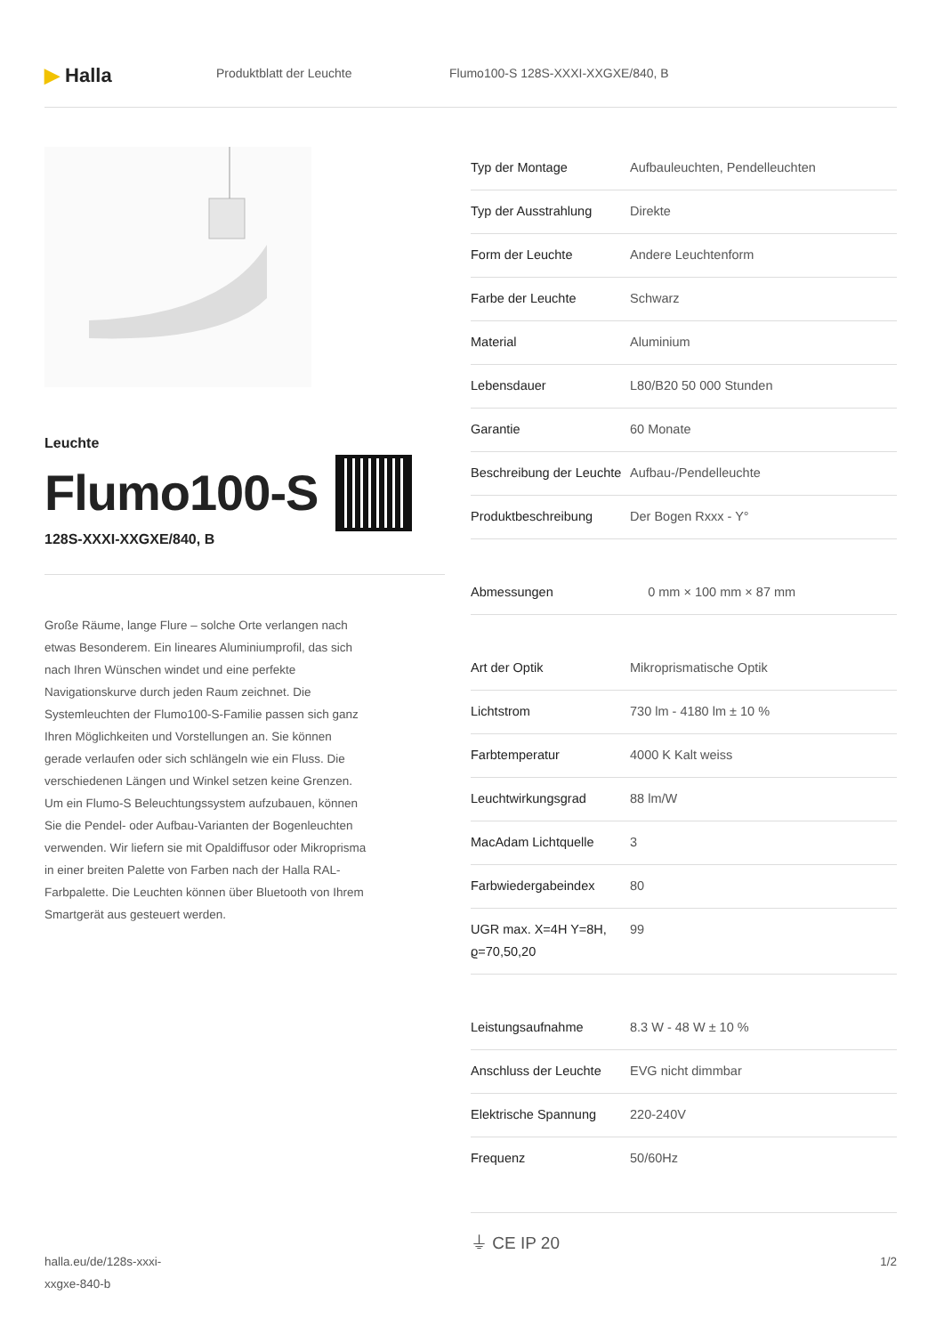▶ Halla
Produktblatt der Leuchte Flumo100-S 128S-XXXI-XXGXE/840, B
Leuchte
Flumo100-S
128S-XXXI-XXGXE/840, B
Große Räume, lange Flure – solche Orte verlangen nach etwas Besonderem. Ein lineares Aluminiumprofil, das sich nach Ihren Wünschen windet und eine perfekte Navigationskurve durch jeden Raum zeichnet. Die Systemleuchten der Flumo100-S-Familie passen sich ganz Ihren Möglichkeiten und Vorstellungen an. Sie können gerade verlaufen oder sich schlängeln wie ein Fluss. Die verschiedenen Längen und Winkel setzen keine Grenzen. Um ein Flumo-S Beleuchtungssystem aufzubauen, können Sie die Pendel- oder Aufbau-Varianten der Bogenleuchten verwenden. Wir liefern sie mit Opaldiffusor oder Mikroprisma in einer breiten Palette von Farben nach der Halla RAL-Farbpalette. Die Leuchten können über Bluetooth von Ihrem Smartgerät aus gesteuert werden.
| Typ der Montage | Aufbauleuchten, Pendelleuchten |
| Typ der Ausstrahlung | Direkte |
| Form der Leuchte | Andere Leuchtenform |
| Farbe der Leuchte | Schwarz |
| Material | Aluminium |
| Lebensdauer | L80/B20 50 000 Stunden |
| Garantie | 60 Monate |
| Beschreibung der Leuchte | Aufbau-/Pendelleuchte |
| Produktbeschreibung | Der Bogen Rxxx - Y° |
| Abmessungen | 0 mm × 100 mm × 87 mm |
| Art der Optik | Mikroprismatische Optik |
| Lichtstrom | 730 lm - 4180 lm ± 10 % |
| Farbtemperatur | 4000 K Kalt weiss |
| Leuchtwirkungsgrad | 88 lm/W |
| MacAdam Lichtquelle | 3 |
| Farbwiedergabeindex | 80 |
| UGR max. X=4H Y=8H, ϱ=70,50,20 | 99 |
| Leistungsaufnahme | 8.3 W - 48 W ± 10 % |
| Anschluss der Leuchte | EVG nicht dimmbar |
| Elektrische Spannung | 220-240V |
| Frequenz | 50/60Hz |
⏚ CE IP 20
halla.eu/de/128s-xxxi-
xxgxe-840-b
1/2